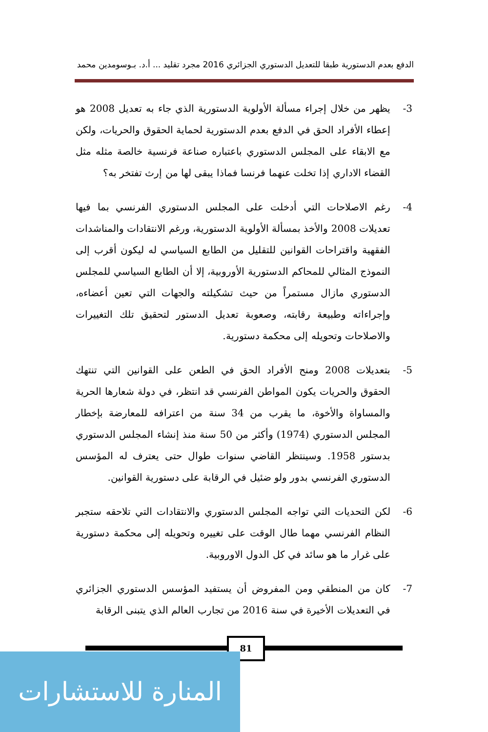الدفع بعدم الدستورية طبقا للتعديل الدستوري الجزائري 2016 مجرد تقليد ... أ.د. بـوسومدين محمد
3- يظهر من خلال إجراء مسألة الأولوية الدستورية الذي جاء به تعديل 2008 هو إعطاء الأفراد الحق في الدفع بعدم الدستورية لحماية الحقوق والحريات، ولكن مع الابقاء على المجلس الدستوري باعتباره صناعة فرنسية خالصة مثله مثل القضاء الاداري إذا تخلت عنهما فرنسا فماذا يبقى لها من إرث تفتخر به؟
4- رغم الاصلاحات التي أدخلت على المجلس الدستوري الفرنسي بما فيها تعديلات 2008 والأخذ بمسألة الأولوية الدستورية، ورغم الانتقادات والمناشدات الفقهية واقتراحات القوانين للتقليل من الطابع السياسي له ليكون أقرب إلى النموذج المثالي للمحاكم الدستورية الأوروبية، إلا أن الطابع السياسي للمجلس الدستوري مازال مستمراً من حيث تشكيلته والجهات التي تعين أعضاءه، وإجراءاته وطبيعة رقابته، وصعوبة تعديل الدستور لتحقيق تلك التغييرات والاصلاحات وتحويله إلى محكمة دستورية.
5- بتعديلات 2008 ومنح الأفراد الحق في الطعن على القوانين التي تنتهك الحقوق والحريات يكون المواطن الفرنسي قد انتظر، في دولة شعارها الحرية والمساواة والأخوة، ما يقرب من 34 سنة من اعترافه للمعارضة بإخطار المجلس الدستوري (1974) وأكثر من 50 سنة منذ إنشاء المجلس الدستوري بدستور 1958. وسينتظر القاضي سنوات طوال حتى يعترف له المؤسس الدستوري الفرنسي بدور ولو ضئيل في الرقابة على دستورية القوانين.
6- لكن التحديات التي تواجه المجلس الدستوري والانتقادات التي تلاحقه ستجبر النظام الفرنسي مهما طال الوقت على تغييره وتحويله إلى محكمة دستورية على غرار ما هو سائد في كل الدول الاوروبية.
7- كان من المنطقي ومن المفروض أن يستفيد المؤسس الدستوري الجزائري في التعديلات الأخيرة في سنة 2016 من تجارب العالم الذي يتبنى الرقابة
81
المنارة للاستشارات